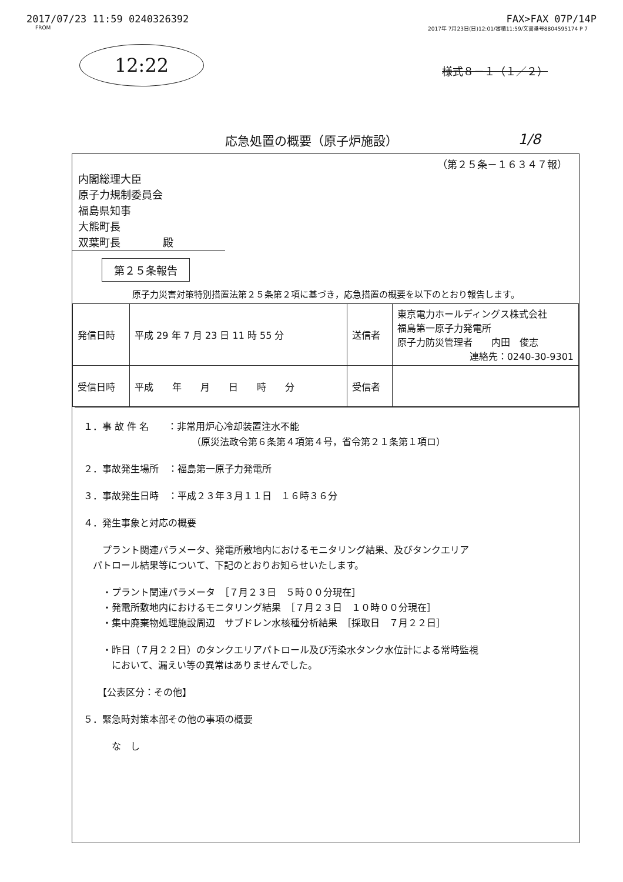2017/07/23 11:59 0240326392 FAX>FAX 07P/14P
FROM 2017年 7月23日(日)12:01/審積11:59/文書番号8804595174 P 7
12:22
様式８－１（１／２）
応急処置の概要（原子炉施設） 1/8
（第２５条－１６３４７報）
内閣総理大臣
原子力規制委員会
福島県知事
大熊町長
双葉町長　　　　殿
第２５条報告
原子力災害対策特別措置法第２５条第２項に基づき，応急措置の概要を以下のとおり報告します。
| 発信日時 | 平成 29 年 7 月 23 日 11 時 55 分 | 送信者 | 東京電力ホールディングス株式会社 福島第一原子力発電所 原子力防災管理者 内田 俊志 連絡先：0240-30-9301 |
| 受信日時 | 平成 年 月 日 時 分 | 受信者 | |
１．事 故 件 名　　：非常用炉心冷却装置注水不能
　　　　　　　　　　　　（原災法政令第６条第４項第４号，省令第２１条第１項ロ）
２．事故発生場所　：福島第一原子力発電所
３．事故発生日時　：平成２３年３月１１日　１６時３６分
４．発生事象と対応の概要
　　プラント関連パラメータ、発電所敷地内におけるモニタリング結果、及びタンクエリア
　パトロール結果等について、下記のとおりお知らせいたします。
　　・プラント関連パラメータ　［７月２３日　５時００分現在］
　　・発電所敷地内におけるモニタリング結果　［７月２３日　１０時００分現在］
　　・集中廃棄物処理施設周辺　サブドレン水核種分析結果　［採取日　７月２２日］
　　・昨日（７月２２日）のタンクエリアパトロール及び汚染水タンク水位計による常時監視
　　　において、漏えい等の異常はありませんでした。
　　【公表区分：その他】
５．緊急時対策本部その他の事項の概要
　　　な　し